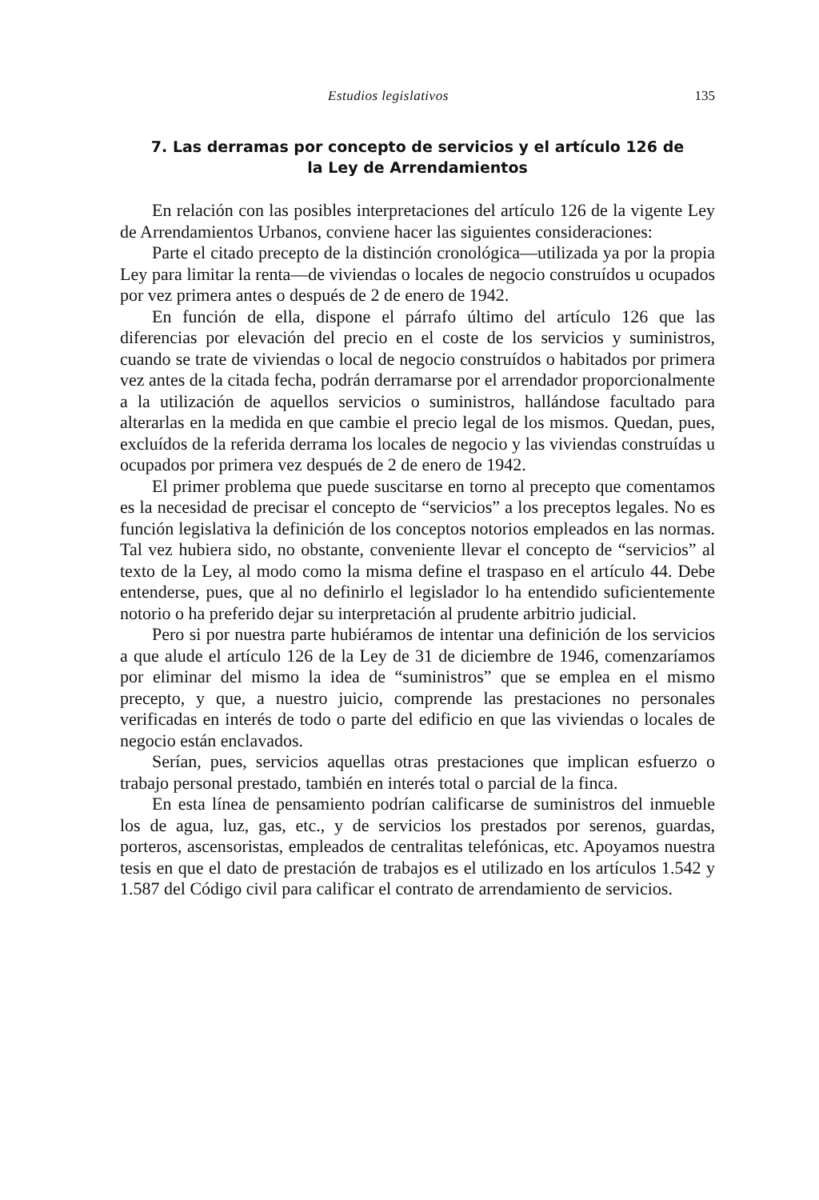Estudios legislativos 135
7. Las derramas por concepto de servicios y el artículo 126 de
la Ley de Arrendamientos
En relación con las posibles interpretaciones del artículo 126 de la vigente Ley de Arrendamientos Urbanos, conviene hacer las siguientes consideraciones:
Parte el citado precepto de la distinción cronológica—utilizada ya por la propia Ley para limitar la renta—de viviendas o locales de negocio construídos u ocupados por vez primera antes o después de 2 de enero de 1942.
En función de ella, dispone el párrafo último del artículo 126 que las diferencias por elevación del precio en el coste de los servicios y suministros, cuando se trate de viviendas o local de negocio construídos o habitados por primera vez antes de la citada fecha, podrán derramarse por el arrendador proporcionalmente a la utilización de aquellos servicios o suministros, hallándose facultado para alterarlas en la medida en que cambie el precio legal de los mismos. Quedan, pues, excluídos de la referida derrama los locales de negocio y las viviendas construídas u ocupados por primera vez después de 2 de enero de 1942.
El primer problema que puede suscitarse en torno al precepto que comentamos es la necesidad de precisar el concepto de “servicios” a los preceptos legales. No es función legislativa la definición de los conceptos notorios empleados en las normas. Tal vez hubiera sido, no obstante, conveniente llevar el concepto de “servicios” al texto de la Ley, al modo como la misma define el traspaso en el artículo 44. Debe entenderse, pues, que al no definirlo el legislador lo ha entendido suficientemente notorio o ha preferido dejar su interpretación al prudente arbitrio judicial.
Pero si por nuestra parte hubiéramos de intentar una definición de los servicios a que alude el artículo 126 de la Ley de 31 de diciembre de 1946, comenzaríamos por eliminar del mismo la idea de “suministros” que se emplea en el mismo precepto, y que, a nuestro juicio, comprende las prestaciones no personales verificadas en interés de todo o parte del edificio en que las viviendas o locales de negocio están enclavados.
Serían, pues, servicios aquellas otras prestaciones que implican esfuerzo o trabajo personal prestado, también en interés total o parcial de la finca.
En esta línea de pensamiento podrían calificarse de suministros del inmueble los de agua, luz, gas, etc., y de servicios los prestados por serenos, guardas, porteros, ascensoristas, empleados de centralitas telefónicas, etc. Apoyamos nuestra tesis en que el dato de prestación de trabajos es el utilizado en los artículos 1.542 y 1.587 del Código civil para calificar el contrato de arrendamiento de servicios.